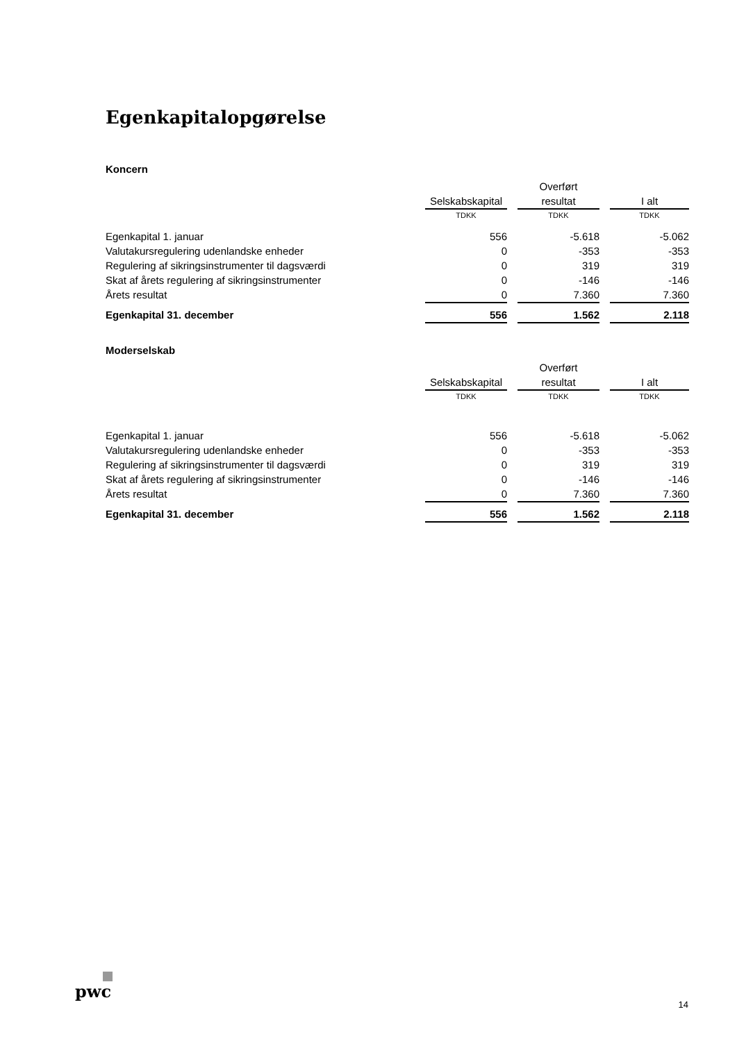Egenkapitalopgørelse
Koncern
| | | | Overført | | |
| | Selskabskapital | | resultat | | I alt |
| | TDKK | | TDKK | | TDKK |
| Egenkapital 1. januar | 556 | | -5.618 | | -5.062 |
| Valutakursregulering udenlandske enheder | 0 | | -353 | | -353 |
| Regulering af sikringsinstrumenter til dagsværdi | 0 | | 319 | | 319 |
| Skat af årets regulering af sikringsinstrumenter | 0 | | -146 | | -146 |
| Årets resultat | 0 | | 7.360 | | 7.360 |
| Egenkapital 31. december | 556 | | 1.562 | | 2.118 |
Moderselskab
| | | | Overført | | |
| | Selskabskapital | | resultat | | I alt |
| | TDKK | | TDKK | | TDKK |
| Egenkapital 1. januar | 556 | | -5.618 | | -5.062 |
| Valutakursregulering udenlandske enheder | 0 | | -353 | | -353 |
| Regulering af sikringsinstrumenter til dagsværdi | 0 | | 319 | | 319 |
| Skat af årets regulering af sikringsinstrumenter | 0 | | -146 | | -146 |
| Årets resultat | 0 | | 7.360 | | 7.360 |
| Egenkapital 31. december | 556 | | 1.562 | | 2.118 |
pwc
14